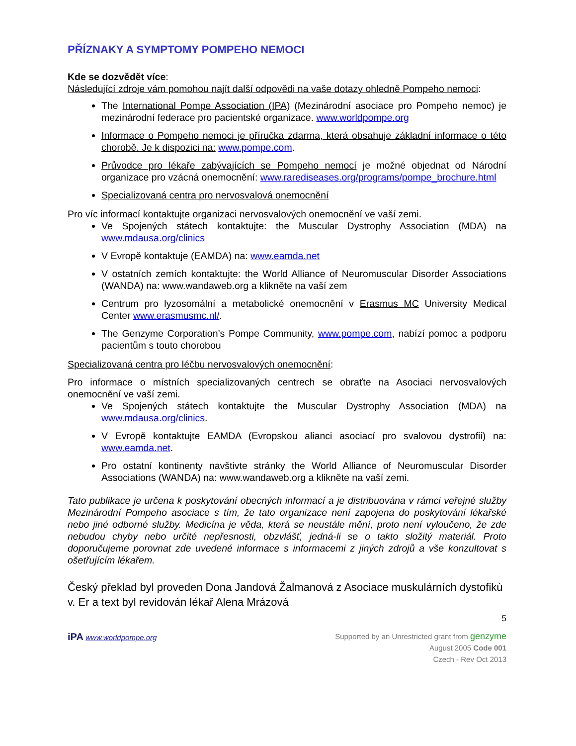PŘÍZNAKY A SYMPTOMY POMPEHO NEMOCI
Kde se dozvědět více:
Následující zdroje vám pomohou najít další odpovědi na vaše dotazy ohledně Pompeho nemoci:
The International Pompe Association (IPA) (Mezinárodní asociace pro Pompeho nemoc) je mezinárodní federace pro pacientské organizace. www.worldpompe.org
Informace o Pompeho nemoci je příručka zdarma, která obsahuje základní informace o této chorobě. Je k dispozici na: www.pompe.com.
Průvodce pro lékaře zabývajících se Pompeho nemocí je možné objednat od Národní organizace pro vzácná onemocnění: www.rarediseases.org/programs/pompe_brochure.html
Specializovaná centra pro nervosvalová onemocnění
Pro víc informací kontaktujte organizaci nervosvalových onemocnění ve vaší zemi.
Ve Spojených státech kontaktujte: the Muscular Dystrophy Association (MDA) na www.mdausa.org/clinics
V Evropě kontaktuje (EAMDA) na: www.eamda.net
V ostatních zemích kontaktujte: the World Alliance of Neuromuscular Disorder Associations (WANDA) na: www.wandaweb.org a klikněte na vaší zem
Centrum pro lyzosomální a metabolické onemocnění v Erasmus MC University Medical Center www.erasmusmc.nl/.
The Genzyme Corporation’s Pompe Community, www.pompe.com, nabízí pomoc a podporu pacientům s touto chorobou
Specializovaná centra pro léčbu nervosvalových onemocnění:
Pro informace o místních specializovaných centrech se obraťte na Asociaci nervosvalových onemocnění ve vaší zemi.
Ve Spojených státech kontaktujte the Muscular Dystrophy Association (MDA) na www.mdausa.org/clinics.
V Evropě kontaktujte EAMDA (Evropskou alianci asociací pro svalovou dystrofii) na: www.eamda.net.
Pro ostatní kontinenty navštivte stránky the World Alliance of Neuromuscular Disorder Associations (WANDA) na: www.wandaweb.org a klikněte na vaší zemi.
Tato publikace je určena k poskytování obecných informací a je distribuována v rámci veřejné služby Mezinárodní Pompeho asociace s tím, že tato organizace není zapojena do poskytování lékařské nebo jiné odborné služby. Medicína je věda, která se neustále mění, proto není vyloučeno, že zde nebudou chyby nebo určité nepřesnosti, obzvlášť, jedná-li se o takto složitý materiál. Proto doporučujeme porovnat zde uvedené informace s informacemi z jiných zdrojů a vše konzultovat s ošetřujícím lékařem.
Český překlad byl proveden Dona Jandová Žalmanová z Asociace muskulárních dystofikù v. Er a text byl revidován lékař Alena Mrázová
5
iPA www.worldpompe.org
Supported by an Unrestricted grant from genzyme
August 2005 Code 001
Czech - Rev Oct 2013